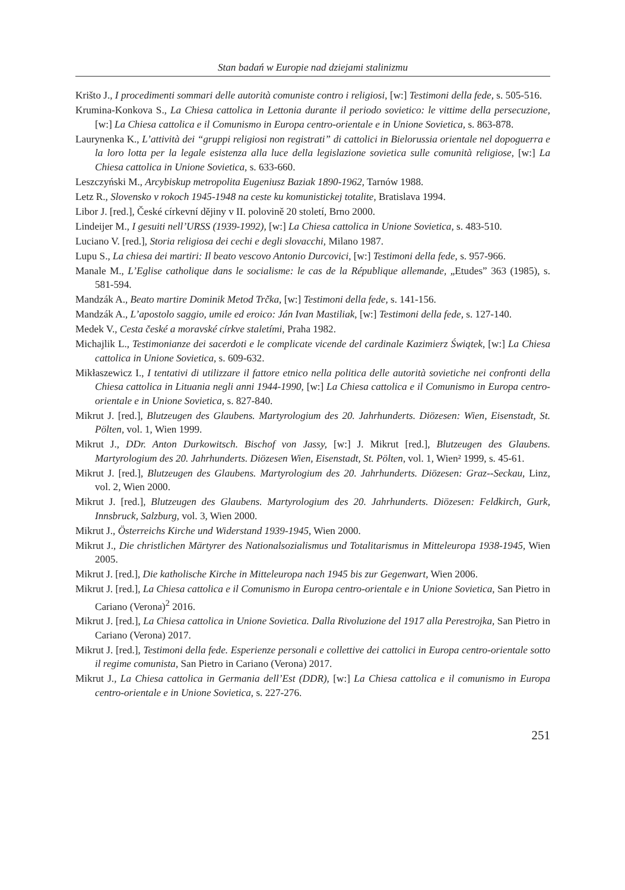Stan badań w Europie nad dziejami stalinizmu
Krišto J., I procedimenti sommari delle autorità comuniste contro i religiosi, [w:] Testimoni della fede, s. 505-516.
Krumina-Konkova S., La Chiesa cattolica in Lettonia durante il periodo sovietico: le vittime della persecuzione, [w:] La Chiesa cattolica e il Comunismo in Europa centro-orientale e in Unione Sovietica, s. 863-878.
Laurynenka K., L’attività dei “gruppi religiosi non registrati” di cattolici in Bielorussia orientale nel dopoguerra e la loro lotta per la legale esistenza alla luce della legislazione sovietica sulle comunità religiose, [w:] La Chiesa cattolica in Unione Sovietica, s. 633-660.
Leszczyński M., Arcybiskup metropolita Eugeniusz Baziak 1890-1962, Tarnów 1988.
Letz R., Slovensko v rokoch 1945-1948 na ceste ku komunistickej totalite, Bratislava 1994.
Libor J. [red.], České církevní dějiny v II. polovině 20 století, Brno 2000.
Lindeijer M., I gesuiti nell’URSS (1939-1992), [w:] La Chiesa cattolica in Unione Sovietica, s. 483-510.
Luciano V. [red.], Storia religiosa dei cechi e degli slovacchi, Milano 1987.
Lupu S., La chiesa dei martiri: Il beato vescovo Antonio Durcovici, [w:] Testimoni della fede, s. 957-966.
Manale M., L’Eglise catholique dans le socialisme: le cas de la République allemande, „Etudes” 363 (1985), s. 581-594.
Mandzák A., Beato martire Dominik Metod Trčka, [w:] Testimoni della fede, s. 141-156.
Mandzák A., L’apostolo saggio, umile ed eroico: Ján Ivan Mastiliak, [w:] Testimoni della fede, s. 127-140.
Medek V., Cesta české a moravské církve staletími, Praha 1982.
Michajlik L., Testimonianze dei sacerdoti e le complicate vicende del cardinale Kazimierz Świątek, [w:] La Chiesa cattolica in Unione Sovietica, s. 609-632.
Mikłaszewicz I., I tentativi di utilizzare il fattore etnico nella politica delle autorità sovietiche nei confronti della Chiesa cattolica in Lituania negli anni 1944-1990, [w:] La Chiesa cattolica e il Comunismo in Europa centro-orientale e in Unione Sovietica, s. 827-840.
Mikrut J. [red.], Blutzeugen des Glaubens. Martyrologium des 20. Jahrhunderts. Diözesen: Wien, Eisenstadt, St. Pölten, vol. 1, Wien 1999.
Mikrut J., DDr. Anton Durkowitsch. Bischof von Jassy, [w:] J. Mikrut [red.], Blutzeugen des Glaubens. Martyrologium des 20. Jahrhunderts. Diözesen Wien, Eisenstadt, St. Pölten, vol. 1, Wien² 1999, s. 45-61.
Mikrut J. [red.], Blutzeugen des Glaubens. Martyrologium des 20. Jahrhunderts. Diözesen: Graz--Seckau, Linz, vol. 2, Wien 2000.
Mikrut J. [red.], Blutzeugen des Glaubens. Martyrologium des 20. Jahrhunderts. Diözesen: Feldkirch, Gurk, Innsbruck, Salzburg, vol. 3, Wien 2000.
Mikrut J., Österreichs Kirche und Widerstand 1939-1945, Wien 2000.
Mikrut J., Die christlichen Märtyrer des Nationalsozialismus und Totalitarismus in Mitteleuropa 1938-1945, Wien 2005.
Mikrut J. [red.], Die katholische Kirche in Mitteleuropa nach 1945 bis zur Gegenwart, Wien 2006.
Mikrut J. [red.], La Chiesa cattolica e il Comunismo in Europa centro-orientale e in Unione Sovietica, San Pietro in Cariano (Verona)<sup>2</sup> 2016.
Mikrut J. [red.], La Chiesa cattolica in Unione Sovietica. Dalla Rivoluzione del 1917 alla Perestrojka, San Pietro in Cariano (Verona) 2017.
Mikrut J. [red.], Testimoni della fede. Esperienze personali e collettive dei cattolici in Europa centro-orientale sotto il regime comunista, San Pietro in Cariano (Verona) 2017.
Mikrut J., La Chiesa cattolica in Germania dell’Est (DDR), [w:] La Chiesa cattolica e il comunismo in Europa centro-orientale e in Unione Sovietica, s. 227-276.
251